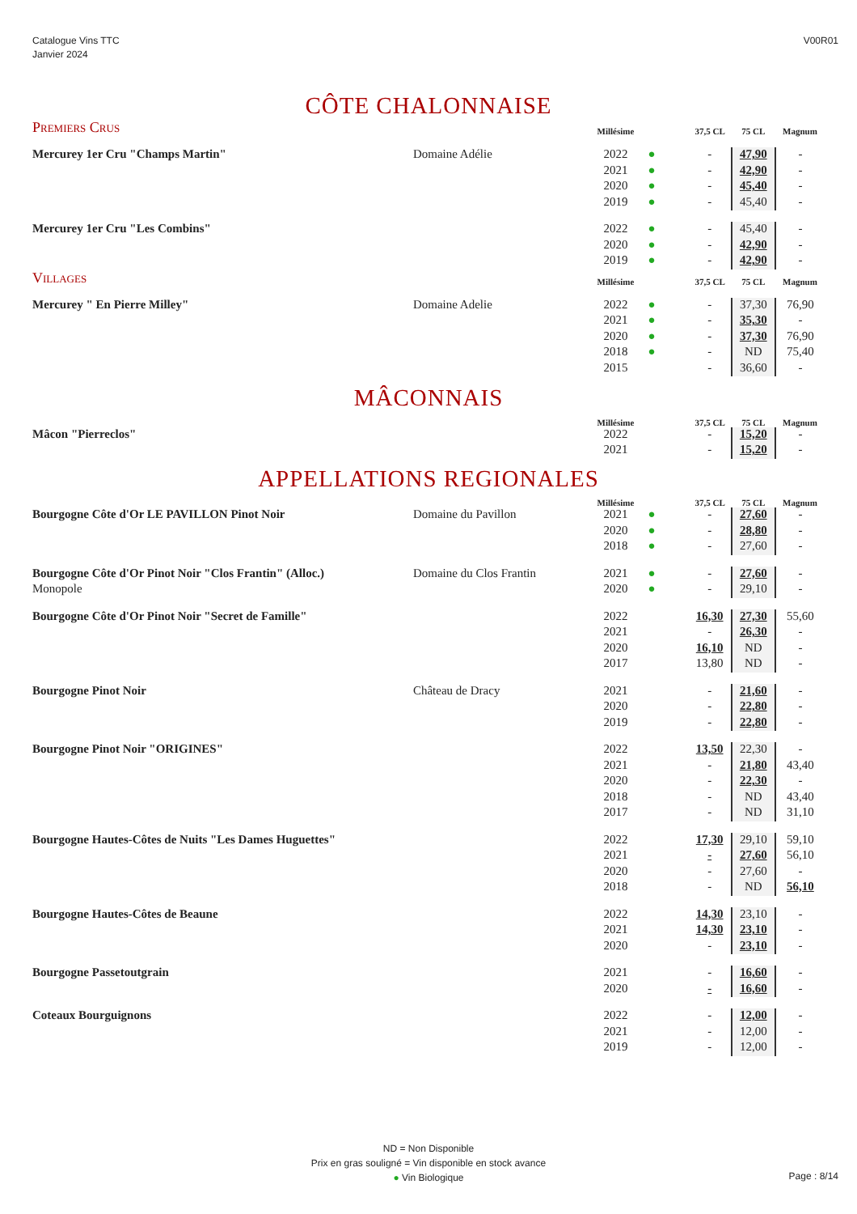Catalogue Vins TTC
Janvier 2024
V00R01
CÔTE CHALONNAISE
| Premiers Crus | | Millésime | | 37,5 CL | 75 CL | Magnum |
| --- | --- | --- | --- | --- | --- | --- |
| Mercurey 1er Cru "Champs Martin" | Domaine Adélie | 2022 | ● | - | 47,90 | - |
| | | 2021 | ● | - | 42,90 | - |
| | | 2020 | ● | - | 45,40 | - |
| | | 2019 | ● | - | 45,40 | - |
| Mercurey 1er Cru "Les Combins" | | 2022 | ● | - | 45,40 | - |
| | | 2020 | ● | - | 42,90 | - |
| | | 2019 | ● | - | 42,90 | - |
| Villages | | Millésime | | 37,5 CL | 75 CL | Magnum |
| Mercurey " En Pierre Milley" | Domaine Adelie | 2022 | ● | - | 37,30 | 76,90 |
| | | 2021 | ● | - | 35,30 | - |
| | | 2020 | ● | - | 37,30 | 76,90 |
| | | 2018 | ● | - | ND | 75,40 |
| | | 2015 | | - | 36,60 | - |
MÂCONNAIS
| | | Millésime | | 37,5 CL | 75 CL | Magnum |
| --- | --- | --- | --- | --- | --- | --- |
| Mâcon "Pierreclos" | | 2022 | | - | 15,20 | - |
| | | 2021 | | - | 15,20 | - |
APPELLATIONS REGIONALES
| | | Millésime | | 37,5 CL | 75 CL | Magnum |
| --- | --- | --- | --- | --- | --- | --- |
| Bourgogne Côte d'Or LE PAVILLON Pinot Noir | Domaine du Pavillon | 2021 | ● | - | 27,60 | - |
| | | 2020 | ● | - | 28,80 | - |
| | | 2018 | ● | - | 27,60 | - |
| Bourgogne Côte d'Or Pinot Noir "Clos Frantin" (Alloc.) | Domaine du Clos Frantin | 2021 | ● | - | 27,60 | - |
| Monopole | | 2020 | ● | - | 29,10 | - |
| Bourgogne Côte d'Or Pinot Noir "Secret de Famille" | | 2022 | | 16,30 | 27,30 | 55,60 |
| | | 2021 | | - | 26,30 | - |
| | | 2020 | | 16,10 | ND | - |
| | | 2017 | | 13,80 | ND | - |
| Bourgogne Pinot Noir | Château de Dracy | 2021 | | - | 21,60 | - |
| | | 2020 | | - | 22,80 | - |
| | | 2019 | | - | 22,80 | - |
| Bourgogne Pinot Noir "ORIGINES" | | 2022 | | 13,50 | 22,30 | - |
| | | 2021 | | - | 21,80 | 43,40 |
| | | 2020 | | - | 22,30 | - |
| | | 2018 | | - | ND | 43,40 |
| | | 2017 | | - | ND | 31,10 |
| Bourgogne Hautes-Côtes de Nuits "Les Dames Huguettes" | | 2022 | | 17,30 | 29,10 | 59,10 |
| | | 2021 | | - | 27,60 | 56,10 |
| | | 2020 | | - | 27,60 | - |
| | | 2018 | | - | ND | 56,10 |
| Bourgogne Hautes-Côtes de Beaune | | 2022 | | 14,30 | 23,10 | - |
| | | 2021 | | 14,30 | 23,10 | - |
| | | 2020 | | - | 23,10 | - |
| Bourgogne Passetoutgrain | | 2021 | | - | 16,60 | - |
| | | 2020 | | - | 16,60 | - |
| Coteaux Bourguignons | | 2022 | | - | 12,00 | - |
| | | 2021 | | - | 12,00 | - |
| | | 2019 | | - | 12,00 | - |
ND = Non Disponible
Prix en gras souligné = Vin disponible en stock avance
● Vin Biologique
Page : 8/14